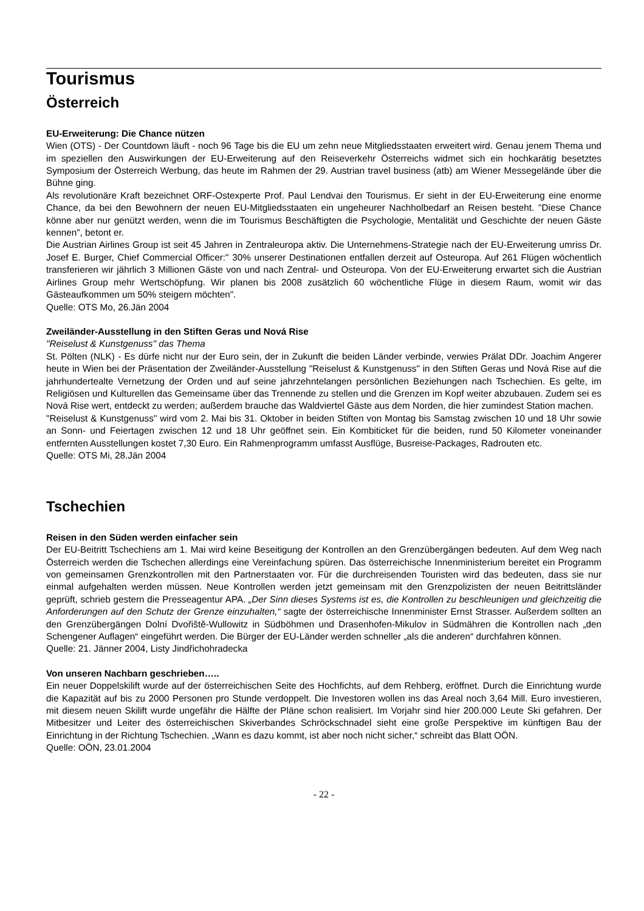Tourismus
Österreich
EU-Erweiterung: Die Chance nützen
Wien (OTS) - Der Countdown läuft - noch 96 Tage bis die EU um zehn neue Mitgliedsstaaten erweitert wird. Genau jenem Thema und im speziellen den Auswirkungen der EU-Erweiterung auf den Reiseverkehr Österreichs widmet sich ein hochkarätig besetztes Symposium der Österreich Werbung, das heute im Rahmen der 29. Austrian travel business (atb) am Wiener Messegelände über die Bühne ging.
Als revolutionäre Kraft bezeichnet ORF-Ostexperte Prof. Paul Lendvai den Tourismus. Er sieht in der EU-Erweiterung eine enorme Chance, da bei den Bewohnern der neuen EU-Mitgliedsstaaten ein ungeheurer Nachholbedarf an Reisen besteht. "Diese Chance könne aber nur genützt werden, wenn die im Tourismus Beschäftigten die Psychologie, Mentalität und Geschichte der neuen Gäste kennen", betont er.
Die Austrian Airlines Group ist seit 45 Jahren in Zentraleuropa aktiv. Die Unternehmens-Strategie nach der EU-Erweiterung umriss Dr. Josef E. Burger, Chief Commercial Officer:" 30% unserer Destinationen entfallen derzeit auf Osteuropa. Auf 261 Flügen wöchentlich transferieren wir jährlich 3 Millionen Gäste von und nach Zentral- und Osteuropa. Von der EU-Erweiterung erwartet sich die Austrian Airlines Group mehr Wertschöpfung. Wir planen bis 2008 zusätzlich 60 wöchentliche Flüge in diesem Raum, womit wir das Gästeaufkommen um 50% steigern möchten".
Quelle: OTS Mo, 26.Jän 2004
Zweiländer-Ausstellung in den Stiften Geras und Nová Rise
"Reiselust & Kunstgenuss" das Thema
St. Pölten (NLK) - Es dürfe nicht nur der Euro sein, der in Zukunft die beiden Länder verbinde, verwies Prälat DDr. Joachim Angerer heute in Wien bei der Präsentation der Zweiländer-Ausstellung "Reiselust & Kunstgenuss" in den Stiften Geras und Nová Rise auf die jahrhundertealte Vernetzung der Orden und auf seine jahrzehntelangen persönlichen Beziehungen nach Tschechien. Es gelte, im Religiösen und Kulturellen das Gemeinsame über das Trennende zu stellen und die Grenzen im Kopf weiter abzubauen. Zudem sei es Nová Rise wert, entdeckt zu werden; außerdem brauche das Waldviertel Gäste aus dem Norden, die hier zumindest Station machen.
"Reiselust & Kunstgenuss" wird vom 2. Mai bis 31. Oktober in beiden Stiften von Montag bis Samstag zwischen 10 und 18 Uhr sowie an Sonn- und Feiertagen zwischen 12 und 18 Uhr geöffnet sein. Ein Kombiticket für die beiden, rund 50 Kilometer voneinander entfernten Ausstellungen kostet 7,30 Euro. Ein Rahmenprogramm umfasst Ausflüge, Busreise-Packages, Radrouten etc.
Quelle: OTS Mi, 28.Jän 2004
Tschechien
Reisen in den Süden werden einfacher sein
Der EU-Beitritt Tschechiens am 1. Mai wird keine Beseitigung der Kontrollen an den Grenzübergängen bedeuten. Auf dem Weg nach Österreich werden die Tschechen allerdings eine Vereinfachung spüren. Das österreichische Innenministerium bereitet ein Programm von gemeinsamen Grenzkontrollen mit den Partnerstaaten vor. Für die durchreisenden Touristen wird das bedeuten, dass sie nur einmal aufgehalten werden müssen. Neue Kontrollen werden jetzt gemeinsam mit den Grenzpolizisten der neuen Beitrittsländer geprüft, schrieb gestern die Presseagentur APA. „Der Sinn dieses Systems ist es, die Kontrollen zu beschleunigen und gleichzeitig die Anforderungen auf den Schutz der Grenze einzuhalten,“ sagte der österreichische Innenminister Ernst Strasser. Außerdem sollten an den Grenzübergängen Dolní Dvořiště-Wullowitz in Südböhmen und Drasenhofen-Mikulov in Südmähren die Kontrollen nach „den Schengener Auflagen“ eingeführt werden. Die Bürger der EU-Länder werden schneller „als die anderen“ durchfahren können.
Quelle: 21. Jänner 2004, Listy Jindřichohradecka
Von unseren Nachbarn geschrieben…..
Ein neuer Doppelskilift wurde auf der österreichischen Seite des Hochfichts, auf dem Rehberg, eröffnet. Durch die Einrichtung wurde die Kapazität auf bis zu 2000 Personen pro Stunde verdoppelt. Die Investoren wollen ins das Areal noch 3,64 Mill. Euro investieren, mit diesem neuen Skilift wurde ungefähr die Hälfte der Pläne schon realisiert. Im Vorjahr sind hier 200.000 Leute Ski gefahren. Der Mitbesitzer und Leiter des österreichischen Skiverbandes Schröckschnadel sieht eine große Perspektive im künftigen Bau der Einrichtung in der Richtung Tschechien. „Wann es dazu kommt, ist aber noch nicht sicher,“ schreibt das Blatt OÖN.
Quelle: OÖN, 23.01.2004
- 22 -